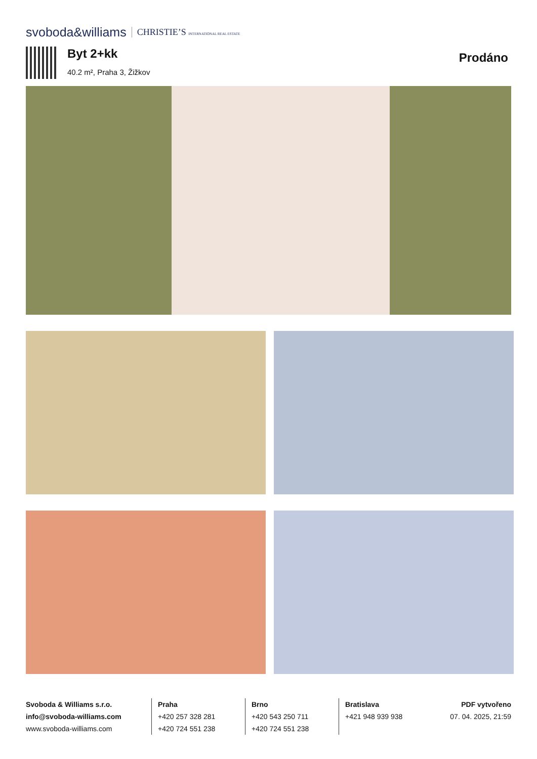svoboda&williams CHRISTIE’S INTERNATIONAL REAL ESTATE
Byt 2+kk
40.2 m², Praha 3, Žižkov
Prodáno
Svoboda & Williams s.r.o.
info@svoboda-williams.com
www.svoboda-williams.com
Praha
+420 257 328 281
+420 724 551 238
Brno
+420 543 250 711
+420 724 551 238
Bratislava
+421 948 939 938
PDF vytvořeno
07. 04. 2025, 21:59